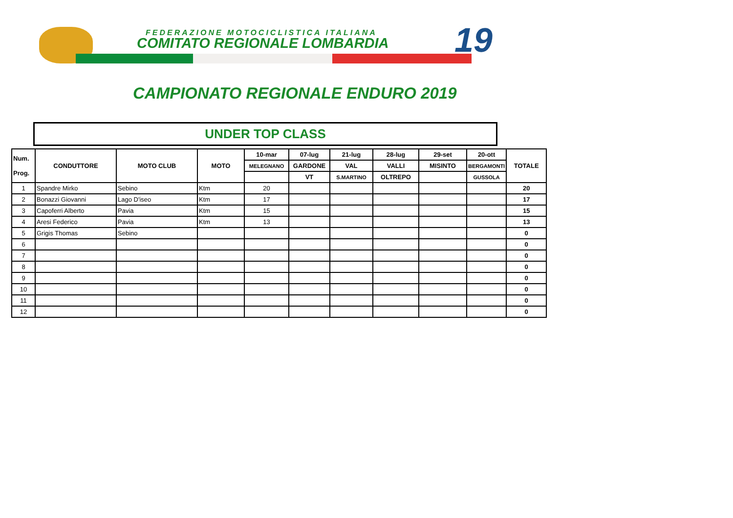FEDERAZIONE MOTOCICLISTICA ITALIANA
COMITATO REGIONALE LOMBARDIA 19
CAMPIONATO REGIONALE ENDURO 2019
UNDER TOP CLASS
| Num. Prog. | CONDUTTORE | MOTO CLUB | MOTO | 10-mar | 07-lug | 21-lug | 28-lug | 29-set | 20-ott | TOTALE |
| --- | --- | --- | --- | --- | --- | --- | --- | --- | --- | --- |
| | | | | MELEGNANO | GARDONE | VAL | VALLI | MISINTO | BERGAMONTI | |
| | | | | | VT | S.MARTINO | OLTREPO | | GUSSOLA | |
| 1 | Spandre Mirko | Sebino | Ktm | 20 | | | | | | 20 |
| 2 | Bonazzi Giovanni | Lago D'iseo | Ktm | 17 | | | | | | 17 |
| 3 | Capoferri Alberto | Pavia | Ktm | 15 | | | | | | 15 |
| 4 | Aresi Federico | Pavia | Ktm | 13 | | | | | | 13 |
| 5 | Grigis Thomas | Sebino | | | | | | | | 0 |
| 6 | | | | | | | | | | 0 |
| 7 | | | | | | | | | | 0 |
| 8 | | | | | | | | | | 0 |
| 9 | | | | | | | | | | 0 |
| 10 | | | | | | | | | | 0 |
| 11 | | | | | | | | | | 0 |
| 12 | | | | | | | | | | 0 |